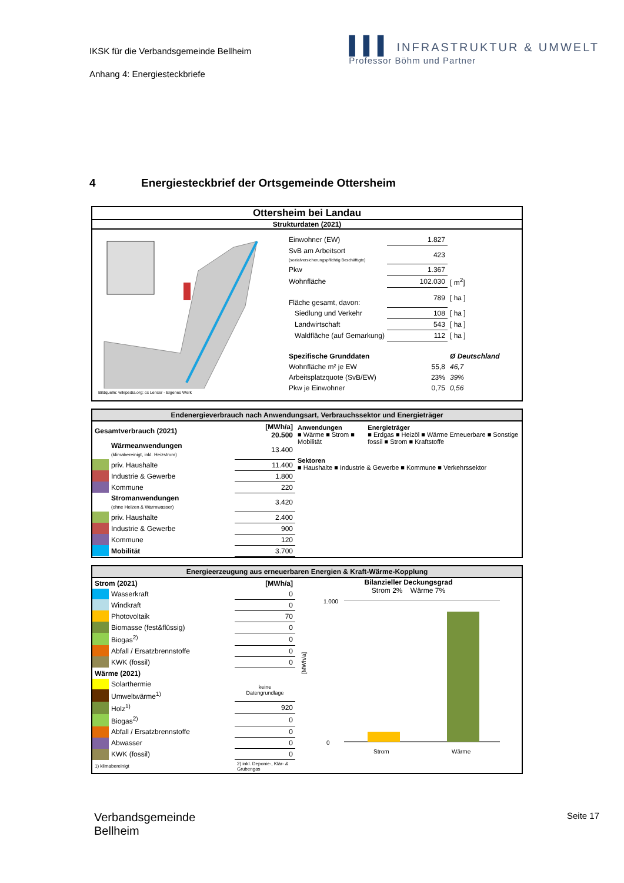IKSK für die Verbandsgemeinde Bellheim
Anhang 4: Energiesteckbriefe
▌▌▌ INFRASTRUKTUR & UMWELT
Professor Böhm und Partner
4 Energiesteckbrief der Ortsgemeinde Ottersheim
Ottersheim bei Landau
Strukturdaten (2021)
Bildquelle: wikipedia.org: cc Lencer - Eigenes Werk
| Einwohner (EW) | 1.827 | |
| SvB am Arbeitsort (sozialversicherungspflichtig Beschäftigte) | 423 | |
| Pkw | 1.367 | |
| Wohnfläche | 102.030 | [ m<sup>2</sup>] |
| Fläche gesamt, davon: | 789 | [ ha ] |
| Siedlung und Verkehr | 108 | [ ha ] |
| Landwirtschaft | 543 | [ ha ] |
| Waldfläche (auf Gemarkung) | 112 | [ ha ] |
| Spezifische Grunddaten | | Ø Deutschland |
| Wohnfläche m² je EW | 55,8 | 46,7 |
| Arbeitsplatzquote (SvB/EW) | 23% | 39% |
| Pkw je Einwohner | 0,75 | 0,56 |
Endenergieverbrauch nach Anwendungsart, Verbrauchssektor und Energieträger
| Gesamtverbrauch (2021) | | [MWh/a] 20.500 |
| | Wärmeanwendungen (klimabereinigt, inkl. Heizstrom) | 13.400 |
| | priv. Haushalte | 11.400 |
| | Industrie & Gewerbe | 1.800 |
| | Kommune | 220 |
| | Stromanwendungen (ohne Heizen & Warmwasser) | 3.420 |
| | priv. Haushalte | 2.400 |
| | Industrie & Gewerbe | 900 |
| | Kommune | 120 |
| | Mobilität | 3.700 |
Anwendungen
■ Wärme ■ Strom ■ Mobilität
Energieträger
■ Erdgas ■ Heizöl ■ Wärme Erneuerbare ■ Sonstige fossil ■ Strom ■ Kraftstoffe
Sektoren
■ Haushalte ■ Industrie & Gewerbe ■ Kommune ■ Verkehrssektor
Energieerzeugung aus erneuerbaren Energien & Kraft-Wärme-Kopplung
| Strom (2021) | | [MWh/a] |
| | Wasserkraft | 0 |
| | Windkraft | 0 |
| | Photovoltaik | 70 |
| | Biomasse (fest&flüssig) | 0 |
| | Biogas<sup>2)</sup> | 0 |
| | Abfall / Ersatzbrennstoffe | 0 |
| | KWK (fossil) | 0 |
| Wärme (2021) | | |
| | Solarthermie | keine Datengrundlage |
| | Umweltwärme<sup>1)</sup> | |
| | Holz<sup>1)</sup> | 920 |
| | Biogas<sup>2)</sup> | 0 |
| | Abfall / Ersatzbrennstoffe | 0 |
| | Abwasser | 0 |
| | KWK (fossil) | 0 |
| 1) klimabereinigt | | 2) inkl. Deponie-, Klär- & Grubengas |
Bilanzieller Deckungsgrad
Strom 2% Wärme 7%
[MWh/a]
1.000
0
Strom
Wärme
Verbandsgemeinde
Bellheim
Seite 17